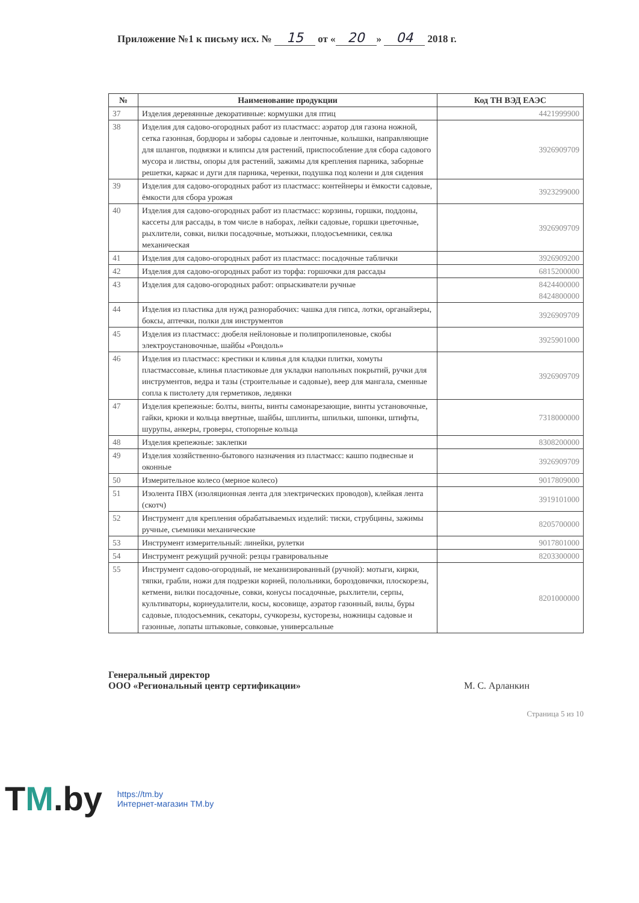Приложение №1 к письму исх. № 15 от « 20 » 04 2018 г.
| № | Наименование продукции | Код ТН ВЭД ЕАЭС |
| --- | --- | --- |
| 37 | Изделия деревянные декоративные: кормушки для птиц | 4421999900 |
| 38 | Изделия для садово-огородных работ из пластмасс: аэратор для газона ножной, сетка газонная, бордюры и заборы садовые и ленточные, колышки, направляющие для шлангов, подвязки и клипсы для растений, приспособление для сбора садового мусора и листвы, опоры для растений, зажимы для крепления парника, заборные решетки, каркас и дуги для парника, черенки, подушка под колени и для сидения | 3926909709 |
| 39 | Изделия для садово-огородных работ из пластмасс: контейнеры и ёмкости садовые, ёмкости для сбора урожая | 3923299000 |
| 40 | Изделия для садово-огородных работ из пластмасс: корзины, горшки, поддоны, кассеты для рассады, в том числе в наборах, лейки садовые, горшки цветочные, рыхлители, совки, вилки посадочные, мотыжки, плодосъемники, сеялка механическая | 3926909709 |
| 41 | Изделия для садово-огородных работ из пластмасс: посадочные таблички | 3926909200 |
| 42 | Изделия для садово-огородных работ из торфа: горшочки для рассады | 6815200000 |
| 43 | Изделия для садово-огородных работ: опрыскиватели ручные | 8424400000 8424800000 |
| 44 | Изделия из пластика для нужд разнорабочих: чашка для гипса, лотки, органайзеры, боксы, аптечки, полки для инструментов | 3926909709 |
| 45 | Изделия из пластмасс: дюбеля нейлоновые и полипропиленовые, скобы электроустановочные, шайбы «Рондоль» | 3925901000 |
| 46 | Изделия из пластмасс: крестики и клинья для кладки плитки, хомуты пластмассовые, клинья пластиковые для укладки напольных покрытий, ручки для инструментов, ведра и тазы (строительные и садовые), веер для мангала, сменные сопла к пистолету для герметиков, ледянки | 3926909709 |
| 47 | Изделия крепежные: болты, винты, винты самонарезающие, винты установочные, гайки, крюки и кольца ввертные, шайбы, шплинты, шпильки, шпонки, штифты, шурупы, анкеры, гроверы, стопорные кольца | 7318000000 |
| 48 | Изделия крепежные: заклепки | 8308200000 |
| 49 | Изделия хозяйственно-бытового назначения из пластмасс: кашпо подвесные и оконные | 3926909709 |
| 50 | Измерительное колесо (мерное колесо) | 9017809000 |
| 51 | Изолента ПВХ (изоляционная лента для электрических проводов), клейкая лента (скотч) | 3919101000 |
| 52 | Инструмент для крепления обрабатываемых изделий: тиски, струбцины, зажимы ручные, съемники механические | 8205700000 |
| 53 | Инструмент измерительный: линейки, рулетки | 9017801000 |
| 54 | Инструмент режущий ручной: резцы гравировальные | 8203300000 |
| 55 | Инструмент садово-огородный, не механизированный (ручной): мотыги, кирки, тяпки, грабли, ножи для подрезки корней, полольники, бороздовички, плоскорезы, кетмени, вилки посадочные, совки, конусы посадочные, рыхлители, серпы, культиваторы, корнеудалители, косы, косовище, аэратор газонный, вилы, буры садовые, плодосъемник, секаторы, сучкорезы, кусторезы, ножницы садовые и газонные, лопаты штыковые, совковые, универсальные | 8201000000 |
Генеральный директор
ООО «Региональный центр сертификации»
М. С. Арланкин
Страница 5 из 10
TM.by
https://tm.by
Интернет-магазин TM.by